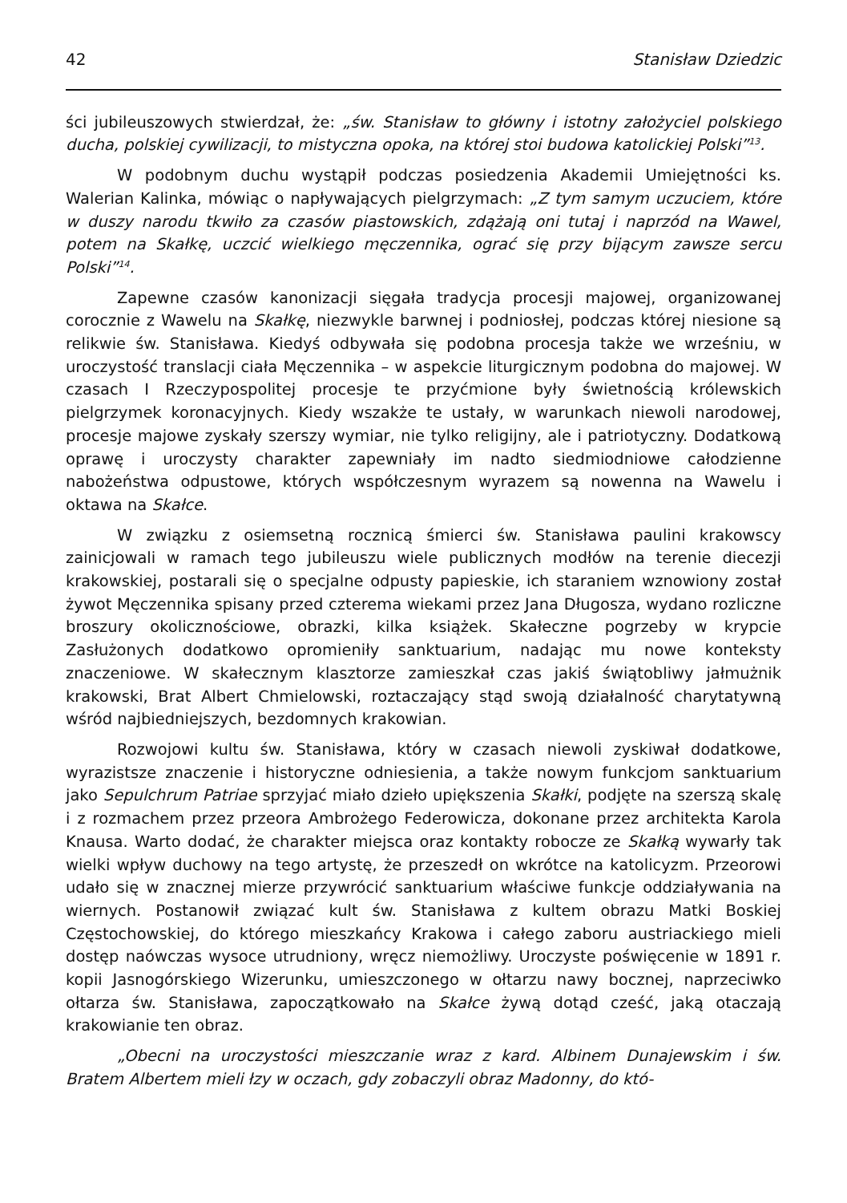42 Stanisław Dziedzic
ści jubileuszowych stwierdzał, że: „św. Stanisław to główny i istotny założyciel polskiego ducha, polskiej cywilizacji, to mistyczna opoka, na której stoi budowa katolickiej Polski”<sup>13</sup>.
W podobnym duchu wystąpił podczas posiedzenia Akademii Umiejętności ks. Walerian Kalinka, mówiąc o napływających pielgrzymach: „Z tym samym uczuciem, które w duszy narodu tkwiło za czasów piastowskich, zdążają oni tutaj i naprzód na Wawel, potem na Skałkę, uczcić wielkiego męczennika, ograć się przy bijącym zawsze sercu Polski”<sup>14</sup>.
Zapewne czasów kanonizacji sięgała tradycja procesji majowej, organizowanej corocznie z Wawelu na Skałkę, niezwykle barwnej i podniosłej, podczas której niesione są relikwie św. Stanisława. Kiedyś odbywała się podobna procesja także we wrześniu, w uroczystość translacji ciała Męczennika – w aspekcie liturgicznym podobna do majowej. W czasach I Rzeczypospolitej procesje te przyćmione były świetnością królewskich pielgrzymek koronacyjnych. Kiedy wszakże te ustały, w warunkach niewoli narodowej, procesje majowe zyskały szerszy wymiar, nie tylko religijny, ale i patriotyczny. Dodatkową oprawę i uroczysty charakter zapewniały im nadto siedmiodniowe całodzienne nabożeństwa odpustowe, których współczesnym wyrazem są nowenna na Wawelu i oktawa na Skałce.
W związku z osiemsetną rocznicą śmierci św. Stanisława paulini krakowscy zainicjowali w ramach tego jubileuszu wiele publicznych modłów na terenie diecezji krakowskiej, postarali się o specjalne odpusty papieskie, ich staraniem wznowiony został żywot Męczennika spisany przed czterema wiekami przez Jana Długosza, wydano rozliczne broszury okolicznościowe, obrazki, kilka książek. Skałeczne pogrzeby w krypcie Zasłużonych dodatkowo opromieniły sanktuarium, nadając mu nowe konteksty znaczeniowe. W skałecznym klasztorze zamieszkał czas jakiś świątobliwy jałmużnik krakowski, Brat Albert Chmielowski, roztaczający stąd swoją działalność charytatywną wśród najbiedniejszych, bezdomnych krakowian.
Rozwojowi kultu św. Stanisława, który w czasach niewoli zyskiwał dodatkowe, wyrazistsze znaczenie i historyczne odniesienia, a także nowym funkcjom sanktuarium jako Sepulchrum Patriae sprzyjać miało dzieło upiększenia Skałki, podjęte na szerszą skalę i z rozmachem przez przeora Ambrożego Federowicza, dokonane przez architekta Karola Knausa. Warto dodać, że charakter miejsca oraz kontakty robocze ze Skałką wywarły tak wielki wpływ duchowy na tego artystę, że przeszedł on wkrótce na katolicyzm. Przeorowi udało się w znacznej mierze przywrócić sanktuarium właściwe funkcje oddziaływania na wiernych. Postanowił związać kult św. Stanisława z kultem obrazu Matki Boskiej Częstochowskiej, do którego mieszkańcy Krakowa i całego zaboru austriackiego mieli dostęp naówczas wysoce utrudniony, wręcz niemożliwy. Uroczyste poświęcenie w 1891 r. kopii Jasnogórskiego Wizerunku, umieszczonego w ołtarzu nawy bocznej, naprzeciwko ołtarza św. Stanisława, zapoczątkowało na Skałce żywą dotąd cześć, jaką otaczają krakowianie ten obraz.
„Obecni na uroczystości mieszczanie wraz z kard. Albinem Dunajewskim i św. Bratem Albertem mieli łzy w oczach, gdy zobaczyli obraz Madonny, do któ-